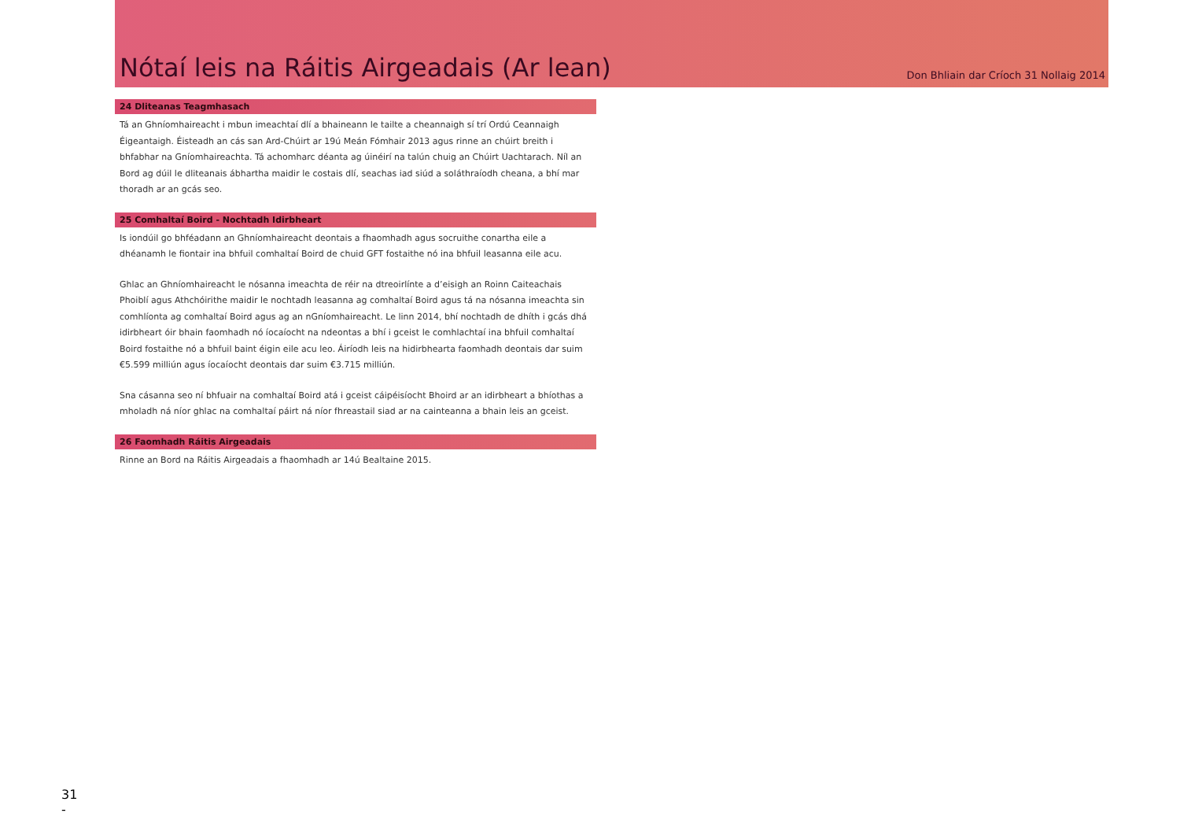Nótaí leis na Ráitis Airgeadais (Ar lean)
Don Bhliain dar Críoch 31 Nollaig 2014
24 Dliteanas Teagmhasach
Tá an Ghníomhaireacht i mbun imeachtaí dlí a bhaineann le tailte a cheannaigh sí trí Ordú Ceannaigh Éigeantaigh. Éisteadh an cás san Ard-Chúirt ar 19ú Meán Fómhair 2013 agus rinne an chúirt breith i bhfabhar na Gníomhaireachta. Tá achomharc déanta ag úinéirí na talún chuig an Chúirt Uachtarach. Níl an Bord ag dúil le dliteanais ábhartha maidir le costais dlí, seachas iad siúd a soláthraíodh cheana, a bhí mar thoradh ar an gcás seo.
25 Comhaltaí Boird - Nochtadh Idirbheart
Is iondúil go bhféadann an Ghníomhaireacht deontais a fhaomhadh agus socruithe conartha eile a dhéanamh le fiontair ina bhfuil comhaltaí Boird de chuid GFT fostaithe nó ina bhfuil leasanna eile acu.
Ghlac an Ghníomhaireacht le nósanna imeachta de réir na dtreoirlínte a d’eisigh an Roinn Caiteachais Phoiblí agus Athchóirithe maidir le nochtadh leasanna ag comhaltaí Boird agus tá na nósanna imeachta sin comhlíonta ag comhaltaí Boird agus ag an nGníomhaireacht. Le linn 2014, bhí nochtadh de dhíth i gcás dhá idirbheart óir bhain faomhadh nó íocaíocht na ndeontas a bhí i gceist le comhlachtaí ina bhfuil comhaltaí Boird fostaithe nó a bhfuil baint éigin eile acu leo. Áiríodh leis na hidirbhearta faomhadh deontais dar suim €5.599 milliún agus íocaíocht deontais dar suim €3.715 milliún.
Sna cásanna seo ní bhfuair na comhaltaí Boird atá i gceist cáipéisíocht Bhoird ar an idirbheart a bhíothas a mholadh ná níor ghlac na comhaltaí páirt ná níor fhreastail siad ar na cainteanna a bhain leis an gceist.
26 Faomhadh Ráitis Airgeadais
Rinne an Bord na Ráitis Airgeadais a fhaomhadh ar 14ú Bealtaine 2015.
31
-